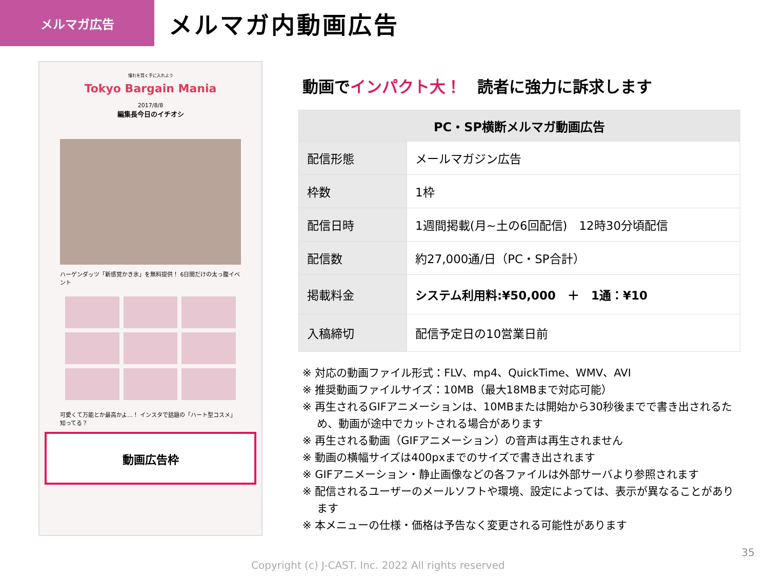メルマガ広告
メルマガ内動画広告
憧れを賢く手に入れよう
Tokyo Bargain Mania
2017/8/8
編集長今日のイチオシ
ハーゲンダッツ「新感覚かき氷」を無料提供！ 6日間だけの太っ腹イベント
可愛くて万能とか最高かよ…！ インスタで話題の「ハート型コスメ」知ってる？
動画広告枠
動画でインパクト大！　読者に強力に訴求します
| PC・SP横断メルマガ動画広告 | |
| --- | --- |
| 配信形態 | メールマガジン広告 |
| 枠数 | 1枠 |
| 配信日時 | 1週間掲載(月~土の6回配信) 12時30分頃配信 |
| 配信数 | 約27,000通/日（PC・SP合計） |
| 掲載料金 | システム利用料:¥50,000 ＋ 1通：¥10 |
| 入稿締切 | 配信予定日の10営業日前 |
※ 対応の動画ファイル形式：FLV、mp4、QuickTime、WMV、AVI
※ 推奨動画ファイルサイズ：10MB（最大18MBまで対応可能）
※ 再生されるGIFアニメーションは、10MBまたは開始から30秒後までで書き出されるため、動画が途中でカットされる場合があります
※ 再生される動画（GIFアニメーション）の音声は再生されません
※ 動画の横幅サイズは400pxまでのサイズで書き出されます
※ GIFアニメーション・静止画像などの各ファイルは外部サーバより参照されます
※ 配信されるユーザーのメールソフトや環境、設定によっては、表示が異なることがあります
※ 本メニューの仕様・価格は予告なく変更される可能性があります
35
Copyright (c) J-CAST. Inc. 2022 All rights reserved